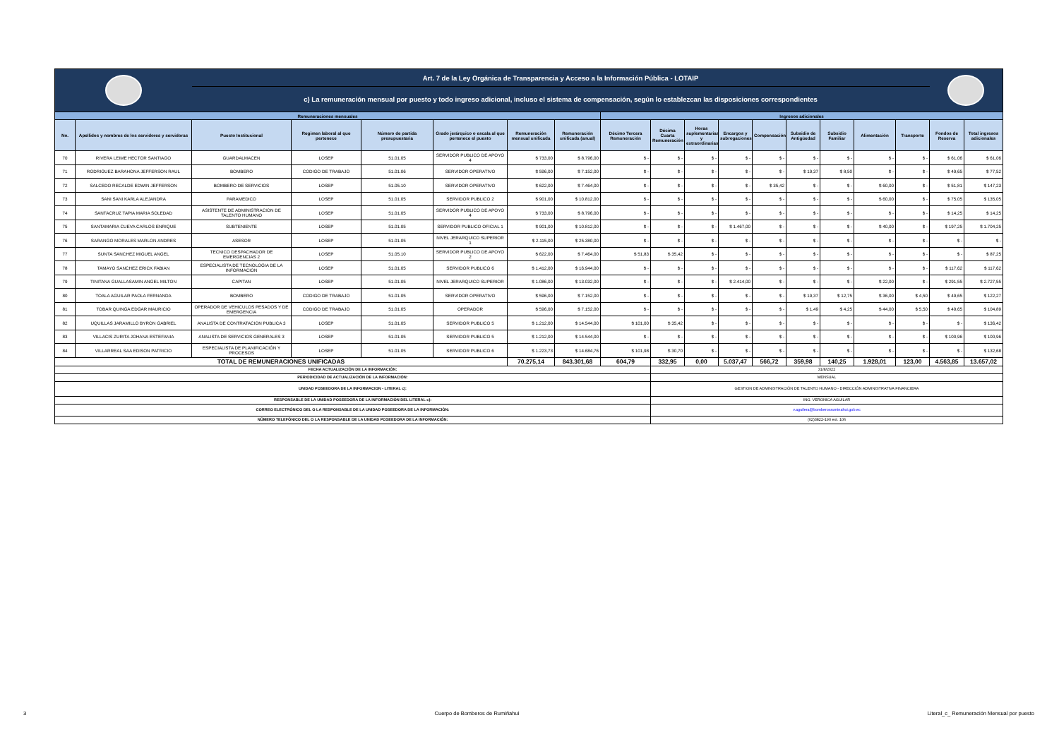| | | Art. 7 de la Ley Orgánica de Transparencia y Acceso a la Información Pública - LOTAIP | | | | | | | | | | | | | | | | |
| | | c) La remuneración mensual por puesto y todo ingreso adicional, incluso el sistema de compensación, según lo establezcan las disposiciones correspondientes | | | | | | | | | | | | | | | | |
| Remuneraciones mensuales | | | | | | | | Ingresos adicionales | | | | | | | | | | |
| No. | Apellidos y nombres de los servidores y servidoras | Puesto Institucional | Regimen laboral al que pertenece | Número de partida presupuestaria | Grado jerárquico o escala al que pertenece el puesto | Remuneración mensual unificada | Remuneración unificada (anual) | Décimo Tercera Remuneración | Décima Cuarta Remuneración | Horas suplementarias y extraordinarias | Encargos y subrogaciones | Compensación | Subsidio de Antigüedad | Subsidio Familiar | Alimentación | Transporte | Fondos de Reserva | Total ingresos adicionales |
| 70 | RIVERA LEIME HECTOR SANTIAGO | GUARDALMACEN | LOSEP | 51.01.05 | SERVIDOR PUBLICO DE APOYO 4 | $ 733,00 | $ 8.796,00 | $ - | $ - | $ - | $ - | $ - | $ - | $ - | $ - | $ - | $ 61,06 | $ 61,06 |
| 71 | RODRIGUEZ BARAHONA JEFFERSON RAUL | BOMBERO | CODIGO DE TRABAJO | 51.01.06 | SERVIDOR OPERATIVO | $ 596,00 | $ 7.152,00 | $ - | $ - | $ - | $ - | $ - | $ 19,37 | $ 8,50 | $ - | $ - | $ 49,65 | $ 77,52 |
| 72 | SALCEDO RECALDE EDWIN JEFFERSON | BOMBERO DE SERVICIOS | LOSEP | 51.05.10 | SERVIDOR OPERATIVO | $ 622,00 | $ 7.464,00 | $ - | $ - | $ - | $ - | $ 35,42 | $ - | $ - | $ 60,00 | $ - | $ 51,81 | $ 147,23 |
| 73 | SANI SANI KARLA ALEJANDRA | PARAMEDICO | LOSEP | 51.01.05 | SERVIDOR PUBLICO 2 | $ 901,00 | $ 10.812,00 | $ - | $ - | $ - | $ - | $ - | $ - | $ - | $ 60,00 | $ - | $ 75,05 | $ 135,05 |
| 74 | SANTACRUZ TAPIA MARIA SOLEDAD | ASISTENTE DE ADMINISTRACION DE TALENTO HUMANO | LOSEP | 51.01.05 | SERVIDOR PUBLICO DE APOYO 4 | $ 733,00 | $ 8.796,00 | $ - | $ - | $ - | $ - | $ - | $ - | $ - | $ - | $ - | $ 14,25 | $ 14,25 |
| 75 | SANTAMARIA CUEVA CARLOS ENRIQUE | SUBTENIENTE | LOSEP | 51.01.05 | SERVIDOR PUBLICO OFICIAL 1 | $ 901,00 | $ 10.812,00 | $ - | $ - | $ - | $ 1.467,00 | $ - | $ - | $ - | $ 40,00 | $ - | $ 197,25 | $ 1.704,25 |
| 76 | SARANGO MORALES MARLON ANDRES | ASESOR | LOSEP | 51.01.05 | NIVEL JERARQUICO SUPERIOR 1 | $ 2.115,00 | $ 25.380,00 | $ - | $ - | $ - | $ - | $ - | $ - | $ - | $ - | $ - | $ - | $ - |
| 77 | SUNTA SANCHEZ MIGUEL ANGEL | TECNICO DESPACHADOR DE EMERGENCIAS 2 | LOSEP | 51.05.10 | SERVIDOR PUBLICO DE APOYO 2 | $ 622,00 | $ 7.464,00 | $ 51,83 | $ 35,42 | $ - | $ - | $ - | $ - | $ - | $ - | $ - | $ - | $ 87,25 |
| 78 | TAMAYO SANCHEZ ERICK FABIAN | ESPECIALISTA DE TECNOLOGIA DE LA INFORMACION | LOSEP | 51.01.05 | SERVIDOR PUBLICO 6 | $ 1.412,00 | $ 16.944,00 | $ - | $ - | $ - | $ - | $ - | $ - | $ - | $ - | $ - | $ 117,62 | $ 117,62 |
| 79 | TINITANA GUALLASAMIN ANGEL MILTON | CAPITAN | LOSEP | 51.01.05 | NIVEL JERARQUICO SUPERIOR | $ 1.086,00 | $ 13.032,00 | $ - | $ - | $ - | $ 2.414,00 | $ - | $ - | $ - | $ 22,00 | $ - | $ 291,55 | $ 2.727,55 |
| 80 | TOALA AGUILAR PAOLA FERNANDA | BOMBERO | CODIGO DE TRABAJO | 51.01.05 | SERVIDOR OPERATIVO | $ 596,00 | $ 7.152,00 | $ - | $ - | $ - | $ - | $ - | $ 19,37 | $ 12,75 | $ 36,00 | $ 4,50 | $ 49,65 | $ 122,27 |
| 81 | TOBAR QUINGA EDGAR MAURICIO | OPERADOR DE VEHICULOS PESADOS Y DE EMERGENCIA | CODIGO DE TRABAJO | 51.01.05 | OPERADOR | $ 596,00 | $ 7.152,00 | $ - | $ - | $ - | $ - | $ - | $ 1,49 | $ 4,25 | $ 44,00 | $ 5,50 | $ 49,65 | $ 104,89 |
| 82 | UQUILLAS JARAMILLO BYRON GABRIEL | ANALISTA DE CONTRATACION PUBLICA 3 | LOSEP | 51.01.05 | SERVIDOR PUBLICO 5 | $ 1.212,00 | $ 14.544,00 | $ 101,00 | $ 35,42 | $ - | $ - | $ - | $ - | $ - | $ - | $ - | $ - | $ 136,42 |
| 83 | VILLACIS ZURITA JOHANA ESTEFANIA | ANALISTA DE SERVICIOS GENERALES 3 | LOSEP | 51.01.05 | SERVIDOR PUBLICO 5 | $ 1.212,00 | $ 14.544,00 | $ - | $ - | $ - | $ - | $ - | $ - | $ - | $ - | $ - | $ 100,96 | $ 100,96 |
| 84 | VILLARREAL SAA EDISON PATRICIO | ESPECIALISTA DE PLANIFICACIÓN Y PROCESOS | LOSEP | 51.01.05 | SERVIDOR PUBLICO 6 | $ 1.223,73 | $ 14.684,76 | $ 101,98 | $ 30,70 | $ - | $ - | $ - | $ - | $ - | $ - | $ - | $ - | $ 132,68 |
| TOTAL DE REMUNERACIONES UNIFICADAS | | | | | | 70.275,14 | 843.301,68 | 604,79 | 332,95 | 0,00 | 5.037,47 | 566,72 | 359,98 | 140,25 | 1.928,01 | 123,00 | 4.563,85 | 13.657,02 |
| FECHA ACTUALIZACIÓN DE LA INFORMACIÓN: | | | | | | | | | 31/8/2022 | | | | | | | | | |
| PERIODICIDAD DE ACTUALIZACIÓN DE LA INFORMACIÓN: | | | | | | | | | MENSUAL | | | | | | | | | |
| UNIDAD POSEEDORA DE LA INFORMACION - LITERAL c): | | | | | | | | | GESTION DE ADMINISTRACIÓN DE TALENTO HUMANO - DIRECCIÓN ADMINISTRATIVA FINANCIERA | | | | | | | | | |
| RESPONSABLE DE LA UNIDAD POSEEDORA DE LA INFORMACIÓN DEL LITERAL c): | | | | | | | | | ING. VERONICA AGUILAR | | | | | | | | | |
| CORREO ELECTRÓNICO DEL O LA RESPONSABLE DE LA UNIDAD POSEEDORA DE LA INFORMACIÓN: | | | | | | | | | v.aguilera@bomberosruminahui.gob.ec | | | | | | | | | |
| NÚMERO TELEFÓNICO DEL O LA RESPONSABLE DE LA UNIDAD POSEEDORA DE LA INFORMACIÓN: | | | | | | | | | (02)3822-190 ext. 106 | | | | | | | | | |
3 Cuerpo de Bomberos de Rumiñahui Literal_c_ Remuneración Mensual por puesto